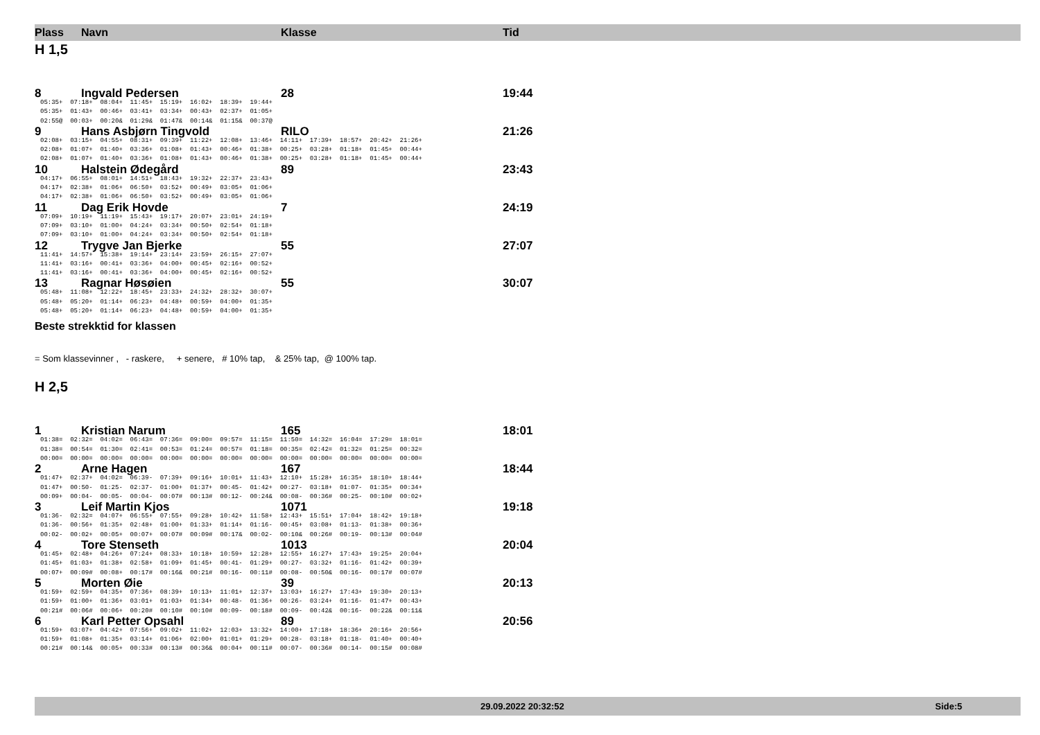Plass Navn Klasse Tid
H 1,5
8 Ingvald Pedersen 28 19:44
05:35+ 07:18+ 08:04+ 11:45+ 15:19+ 16:02+ 18:39+ 19:44+ 05:35+ 01:43+ 00:46+ 03:41+ 03:34+ 00:43+ 02:37+ 01:05+ 02:55@ 00:03+ 00:20& 01:29& 01:47& 00:14& 01:15& 00:37@
9 Hans Asbjørn Tingvold RILO 21:26
02:08+ 03:15+ 04:55+ 08:31+ 09:39+ 11:22+ 12:08+ 13:46+ 14:11+ 17:39+ 18:57+ 20:42+ 21:26+ 02:08+ 01:07+ 01:40+ 03:36+ 01:08+ 01:43+ 00:46+ 01:38+ 00:25+ 03:28+ 01:18+ 01:45+ 00:44+ 02:08+ 01:07+ 01:40+ 03:36+ 01:08+ 01:43+ 00:46+ 01:38+ 00:25+ 03:28+ 01:18+ 01:45+ 00:44+
10 Halstein Ødegård 89 23:43
04:17+ 06:55+ 08:01+ 14:51+ 18:43+ 19:32+ 22:37+ 23:43+ 04:17+ 02:38+ 01:06+ 06:50+ 03:52+ 00:49+ 03:05+ 01:06+ 04:17+ 02:38+ 01:06+ 06:50+ 03:52+ 00:49+ 03:05+ 01:06+
11 Dag Erik Hovde 7 24:19
07:09+ 10:19+ 11:19+ 15:43+ 19:17+ 20:07+ 23:01+ 24:19+ 07:09+ 03:10+ 01:00+ 04:24+ 03:34+ 00:50+ 02:54+ 01:18+ 07:09+ 03:10+ 01:00+ 04:24+ 03:34+ 00:50+ 02:54+ 01:18+
12 Trygve Jan Bjerke 55 27:07
11:41+ 14:57+ 15:38+ 19:14+ 23:14+ 23:59+ 26:15+ 27:07+ 11:41+ 03:16+ 00:41+ 03:36+ 04:00+ 00:45+ 02:16+ 00:52+ 11:41+ 03:16+ 00:41+ 03:36+ 04:00+ 00:45+ 02:16+ 00:52+
13 Ragnar Høsøien 55 30:07
05:48+ 11:08+ 12:22+ 18:45+ 23:33+ 24:32+ 28:32+ 30:07+ 05:48+ 05:20+ 01:14+ 06:23+ 04:48+ 00:59+ 04:00+ 01:35+ 05:48+ 05:20+ 01:14+ 06:23+ 04:48+ 00:59+ 04:00+ 01:35+
Beste strekktid for klassen
= Som klassevinner , - raskere, + senere, # 10% tap, & 25% tap, @ 100% tap.
H 2,5
1 Kristian Narum 165 18:01
01:38= 02:32= 04:02= 06:43= 07:36= 09:00= 09:57= 11:15= 11:50= 14:32= 16:04= 17:29= 18:01= 01:38= 00:54= 01:30= 02:41= 00:53= 01:24= 00:57= 01:18= 00:35= 02:42= 01:32= 01:25= 00:32= 00:00= 00:00= 00:00= 00:00= 00:00= 00:00= 00:00= 00:00= 00:00= 00:00= 00:00= 00:00= 00:00=
2 Arne Hagen 167 18:44
01:47+ 02:37+ 04:02= 06:39- 07:39+ 09:16+ 10:01+ 11:43+ 12:10+ 15:28+ 16:35+ 18:10+ 18:44+ 01:47+ 00:50- 01:25- 02:37- 01:00+ 01:37+ 00:45- 01:42+ 00:27- 03:18+ 01:07- 01:35+ 00:34+ 00:09+ 00:04- 00:05- 00:04- 00:07# 00:13# 00:12- 00:24& 00:08- 00:36# 00:25- 00:10# 00:02+
3 Leif Martin Kjos 1071 19:18
01:36- 02:32= 04:07+ 06:55+ 07:55+ 09:28+ 10:42+ 11:58+ 12:43+ 15:51+ 17:04+ 18:42+ 19:18+ 01:36- 00:56+ 01:35+ 02:48+ 01:00+ 01:33+ 01:14+ 01:16- 00:45+ 03:08+ 01:13- 01:38+ 00:36+ 00:02- 00:02+ 00:05+ 00:07+ 00:07# 00:09# 00:17& 00:02- 00:10& 00:26# 00:19- 00:13# 00:04#
4 Tore Stenseth 1013 20:04
01:45+ 02:48+ 04:26+ 07:24+ 08:33+ 10:18+ 10:59+ 12:28+ 12:55+ 16:27+ 17:43+ 19:25+ 20:04+ 01:45+ 01:03+ 01:38+ 02:58+ 01:09+ 01:45+ 00:41- 01:29+ 00:27- 03:32+ 01:16- 01:42+ 00:39+ 00:07+ 00:09# 00:08+ 00:17# 00:16& 00:21# 00:16- 00:11# 00:08- 00:50& 00:16- 00:17# 00:07#
5 Morten Øie 39 20:13
01:59+ 02:59+ 04:35+ 07:36+ 08:39+ 10:13+ 11:01+ 12:37+ 13:03+ 16:27+ 17:43+ 19:30+ 20:13+ 01:59+ 01:00+ 01:36+ 03:01+ 01:03+ 01:34+ 00:48- 01:36+ 00:26- 03:24+ 01:16- 01:47+ 00:43+ 00:21# 00:06# 00:06+ 00:20# 00:10# 00:10# 00:09- 00:18# 00:09- 00:42& 00:16- 00:22& 00:11&
6 Karl Petter Opsahl 89 20:56
01:59+ 03:07+ 04:42+ 07:56+ 09:02+ 11:02+ 12:03+ 13:32+ 14:00+ 17:18+ 18:36+ 20:16+ 20:56+ 01:59+ 01:08+ 01:35+ 03:14+ 01:06+ 02:00+ 01:01+ 01:29+ 00:28- 03:18+ 01:18- 01:40+ 00:40+ 00:21# 00:14& 00:05+ 00:33# 00:13# 00:36& 00:04+ 00:11# 00:07- 00:36# 00:14- 00:15# 00:08#
29.09.2022 20:32:52 Side:5